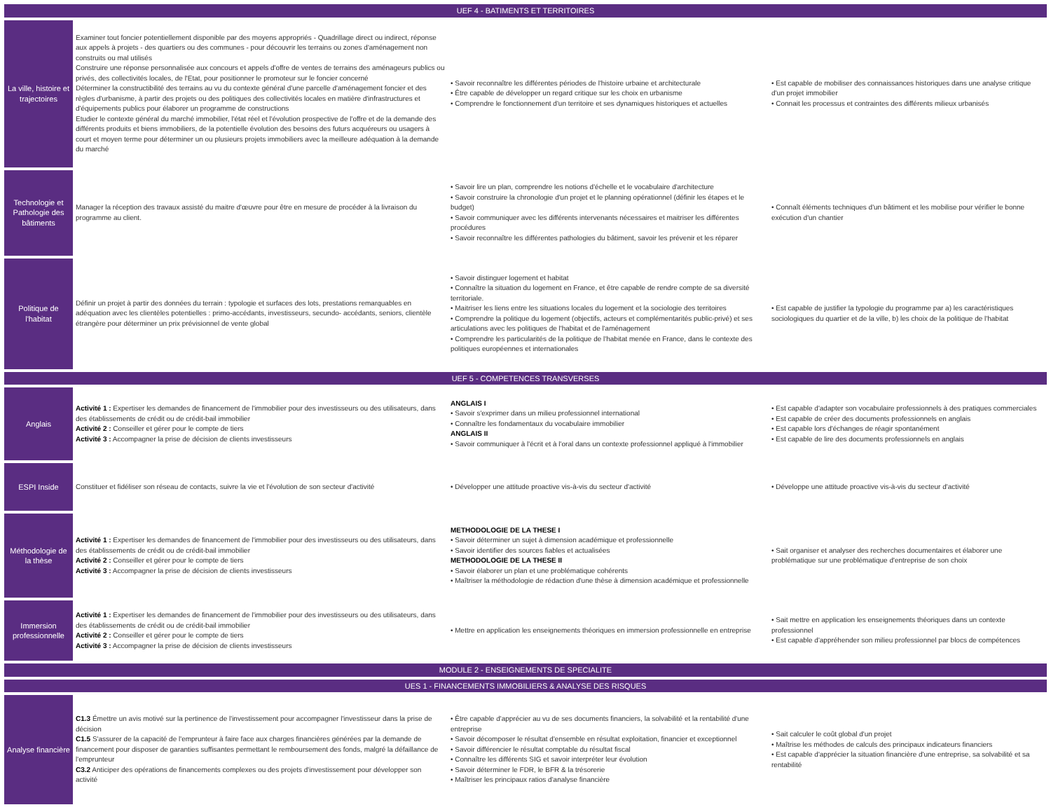| UEF 4 - BATIMENTS ET TERRITOIRES | | | |
| La ville, histoire et trajectoires | Examiner tout foncier potentiellement disponible par des moyens appropriés - Quadrillage direct ou indirect, réponse aux appels à projets - des quartiers ou des communes - pour découvrir les terrains ou zones d'aménagement non construits ou mal utilisés Construire une réponse personnalisée aux concours et appels d'offre de ventes de terrains des aménageurs publics ou privés, des collectivités locales, de l'Etat, pour positionner le promoteur sur le foncier concerné Déterminer la constructibilité des terrains au vu du contexte général d'une parcelle d'aménagement foncier et des règles d'urbanisme, à partir des projets ou des politiques des collectivités locales en matière d'infrastructures et d'équipements publics pour élaborer un programme de constructions Etudier le contexte général du marché immobilier, l'état réel et l'évolution prospective de l'offre et de la demande des différents produits et biens immobiliers, de la potentielle évolution des besoins des futurs acquéreurs ou usagers à court et moyen terme pour déterminer un ou plusieurs projets immobiliers avec la meilleure adéquation à la demande du marché | • Savoir reconnaître les différentes périodes de l'histoire urbaine et architecturale • Être capable de développer un regard critique sur les choix en urbanisme • Comprendre le fonctionnement d'un territoire et ses dynamiques historiques et actuelles | • Est capable de mobiliser des connaissances historiques dans une analyse critique d'un projet immobilier • Connait les processus et contraintes des différents milieux urbanisés |
| Technologie et Pathologie des bâtiments | Manager la réception des travaux assisté du maitre d'œuvre pour être en mesure de procéder à la livraison du programme au client. | • Savoir lire un plan, comprendre les notions d'échelle et le vocabulaire d'architecture • Savoir construire la chronologie d'un projet et le planning opérationnel (définir les étapes et le budget) • Savoir communiquer avec les différents intervenants nécessaires et maitriser les différentes procédures • Savoir reconnaître les différentes pathologies du bâtiment, savoir les prévenir et les réparer | • Connaît éléments techniques d'un bâtiment et les mobilise pour vérifier le bonne exécution d'un chantier |
| Politique de l'habitat | Définir un projet à partir des données du terrain : typologie et surfaces des lots, prestations remarquables en adéquation avec les clientèles potentielles : primo-accédants, investisseurs, secundo- accédants, seniors, clientèle étrangère pour déterminer un prix prévisionnel de vente global | • Savoir distinguer logement et habitat • Connaître la situation du logement en France, et être capable de rendre compte de sa diversité territoriale. • Maitriser les liens entre les situations locales du logement et la sociologie des territoires • Comprendre la politique du logement (objectifs, acteurs et complémentarités public-privé) et ses articulations avec les politiques de l'habitat et de l'aménagement • Comprendre les particularités de la politique de l'habitat menée en France, dans le contexte des politiques européennes et internationales | • Est capable de justifier la typologie du programme par a) les caractéristiques sociologiques du quartier et de la ville, b) les choix de la politique de l'habitat |
| UEF 5 - COMPETENCES TRANSVERSES | | | |
| Anglais | Activité 1 : Expertiser les demandes de financement de l'immobilier pour des investisseurs ou des utilisateurs, dans des établissements de crédit ou de crédit-bail immobilier Activité 2 : Conseiller et gérer pour le compte de tiers Activité 3 : Accompagner la prise de décision de clients investisseurs | ANGLAIS I • Savoir s'exprimer dans un milieu professionnel international • Connaître les fondamentaux du vocabulaire immobilier ANGLAIS II • Savoir communiquer à l'écrit et à l'oral dans un contexte professionnel appliqué à l'immobilier | • Est capable d'adapter son vocabulaire professionnels à des pratiques commerciales • Est capable de créer des documents professionnels en anglais • Est capable lors d'échanges de réagir spontanément • Est capable de lire des documents professionnels en anglais |
| ESPI Inside | Constituer et fidéliser son réseau de contacts, suivre la vie et l'évolution de son secteur d'activité | • Développer une attitude proactive vis-à-vis du secteur d'activité | • Développe une attitude proactive vis-à-vis du secteur d'activité |
| Méthodologie de la thèse | Activité 1 : Expertiser les demandes de financement de l'immobilier pour des investisseurs ou des utilisateurs, dans des établissements de crédit ou de crédit-bail immobilier Activité 2 : Conseiller et gérer pour le compte de tiers Activité 3 : Accompagner la prise de décision de clients investisseurs | METHODOLOGIE DE LA THESE I • Savoir déterminer un sujet à dimension académique et professionnelle • Savoir identifier des sources fiables et actualisées METHODOLOGIE DE LA THESE II • Savoir élaborer un plan et une problématique cohérents • Maîtriser la méthodologie de rédaction d'une thèse à dimension académique et professionnelle | • Sait organiser et analyser des recherches documentaires et élaborer une problématique sur une problématique d'entreprise de son choix |
| Immersion professionnelle | Activité 1 : Expertiser les demandes de financement de l'immobilier pour des investisseurs ou des utilisateurs, dans des établissements de crédit ou de crédit-bail immobilier Activité 2 : Conseiller et gérer pour le compte de tiers Activité 3 : Accompagner la prise de décision de clients investisseurs | • Mettre en application les enseignements théoriques en immersion professionnelle en entreprise | • Sait mettre en application les enseignements théoriques dans un contexte professionnel • Est capable d'appréhender son milieu professionnel par blocs de compétences |
| MODULE 2 - ENSEIGNEMENTS DE SPECIALITE | | | |
| UES 1 - FINANCEMENTS IMMOBILIERS & ANALYSE DES RISQUES | | | |
| Analyse financière | C1.3 Émettre un avis motivé sur la pertinence de l'investissement pour accompagner l'investisseur dans la prise de décision C1.5 S'assurer de la capacité de l'emprunteur à faire face aux charges financières générées par la demande de financement pour disposer de garanties suffisantes permettant le remboursement des fonds, malgré la défaillance de l'emprunteur C3.2 Anticiper des opérations de financements complexes ou des projets d'investissement pour développer son activité | • Être capable d'apprécier au vu de ses documents financiers, la solvabilité et la rentabilité d'une entreprise • Savoir décomposer le résultat d'ensemble en résultat exploitation, financier et exceptionnel • Savoir différencier le résultat comptable du résultat fiscal • Connaître les différents SIG et savoir interpréter leur évolution • Savoir déterminer le FDR, le BFR & la trésorerie • Maîtriser les principaux ratios d'analyse financière | • Sait calculer le coût global d'un projet • Maîtrise les méthodes de calculs des principaux indicateurs financiers • Est capable d'apprécier la situation financière d'une entreprise, sa solvabilité et sa rentabilité |